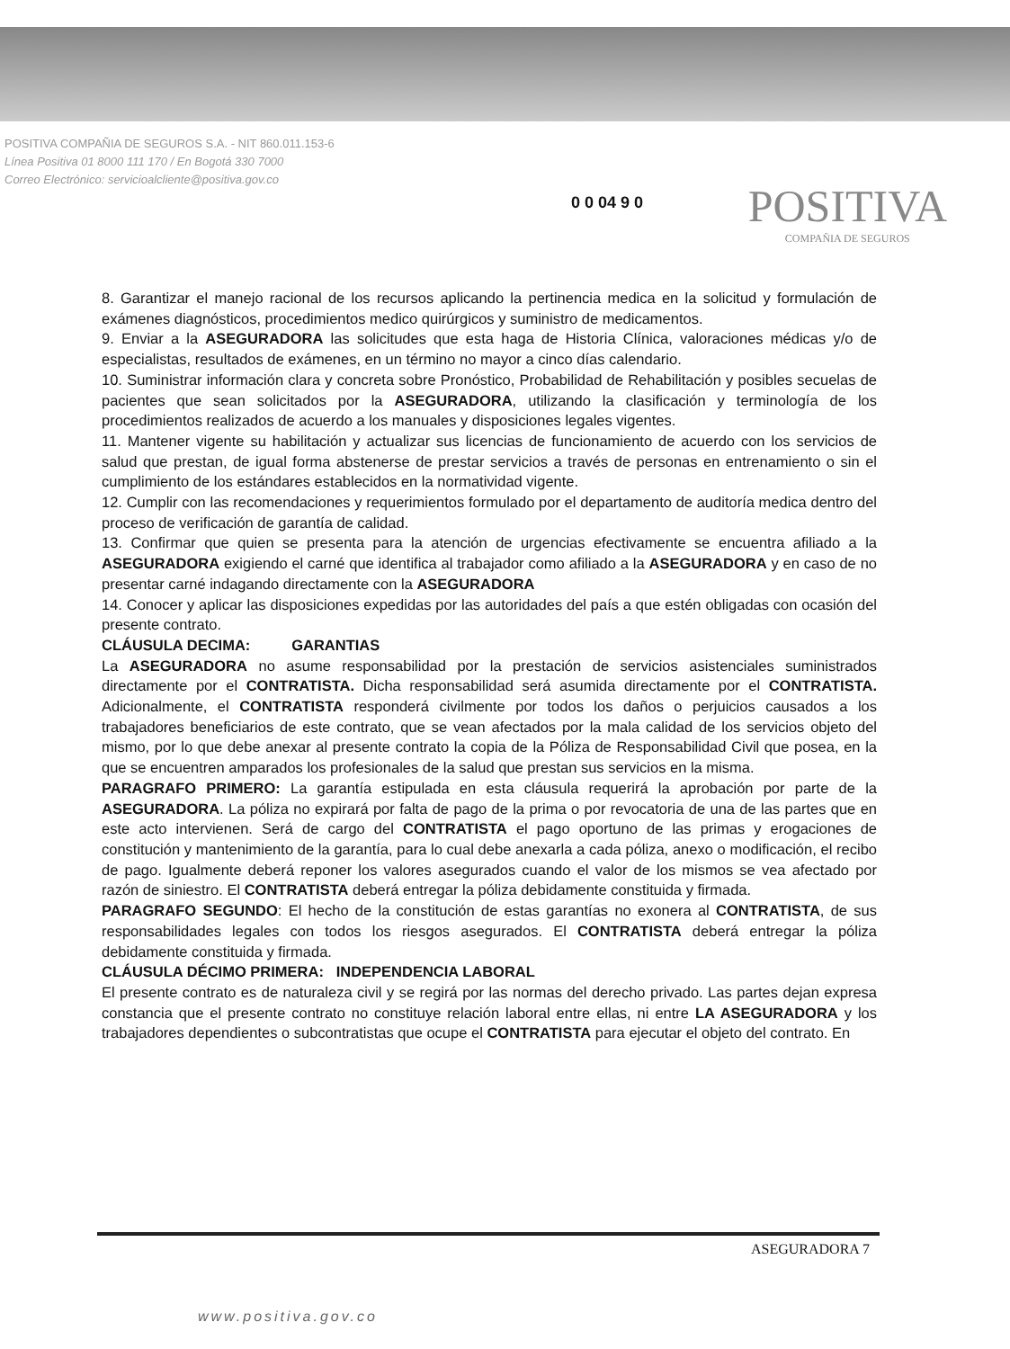POSITIVA COMPAÑIA DE SEGUROS S.A. - NIT 860.011.153-6
Línea Positiva 01 8000 111 170 / En Bogotá 330 7000
Correo Electrónico: servicioalcliente@positiva.gov.co
0 0 04 9 0 POSITIVA
COMPAÑIA DE SEGUROS
8. Garantizar el manejo racional de los recursos aplicando la pertinencia medica en la solicitud y formulación de exámenes diagnósticos, procedimientos medico quirúrgicos y suministro de medicamentos.
9. Enviar a la ASEGURADORA las solicitudes que esta haga de Historia Clínica, valoraciones médicas y/o de especialistas, resultados de exámenes, en un término no mayor a cinco días calendario.
10. Suministrar información clara y concreta sobre Pronóstico, Probabilidad de Rehabilitación y posibles secuelas de pacientes que sean solicitados por la ASEGURADORA, utilizando la clasificación y terminología de los procedimientos realizados de acuerdo a los manuales y disposiciones legales vigentes.
11. Mantener vigente su habilitación y actualizar sus licencias de funcionamiento de acuerdo con los servicios de salud que prestan, de igual forma abstenerse de prestar servicios a través de personas en entrenamiento o sin el cumplimiento de los estándares establecidos en la normatividad vigente.
12. Cumplir con las recomendaciones y requerimientos formulado por el departamento de auditoría medica dentro del proceso de verificación de garantía de calidad.
13. Confirmar que quien se presenta para la atención de urgencias efectivamente se encuentra afiliado a la ASEGURADORA exigiendo el carné que identifica al trabajador como afiliado a la ASEGURADORA y en caso de no presentar carné indagando directamente con la ASEGURADORA
14. Conocer y aplicar las disposiciones expedidas por las autoridades del país a que estén obligadas con ocasión del presente contrato.
CLÁUSULA DECIMA: GARANTIAS
La ASEGURADORA no asume responsabilidad por la prestación de servicios asistenciales suministrados directamente por el CONTRATISTA. Dicha responsabilidad será asumida directamente por el CONTRATISTA. Adicionalmente, el CONTRATISTA responderá civilmente por todos los daños o perjuicios causados a los trabajadores beneficiarios de este contrato, que se vean afectados por la mala calidad de los servicios objeto del mismo, por lo que debe anexar al presente contrato la copia de la Póliza de Responsabilidad Civil que posea, en la que se encuentren amparados los profesionales de la salud que prestan sus servicios en la misma.
PARAGRAFO PRIMERO: La garantía estipulada en esta cláusula requerirá la aprobación por parte de la ASEGURADORA. La póliza no expirará por falta de pago de la prima o por revocatoria de una de las partes que en este acto intervienen. Será de cargo del CONTRATISTA el pago oportuno de las primas y erogaciones de constitución y mantenimiento de la garantía, para lo cual debe anexarla a cada póliza, anexo o modificación, el recibo de pago. Igualmente deberá reponer los valores asegurados cuando el valor de los mismos se vea afectado por razón de siniestro. El CONTRATISTA deberá entregar la póliza debidamente constituida y firmada.
PARAGRAFO SEGUNDO: El hecho de la constitución de estas garantías no exonera al CONTRATISTA, de sus responsabilidades legales con todos los riesgos asegurados. El CONTRATISTA deberá entregar la póliza debidamente constituida y firmada.
CLÁUSULA DÉCIMO PRIMERA: INDEPENDENCIA LABORAL
El presente contrato es de naturaleza civil y se regirá por las normas del derecho privado. Las partes dejan expresa constancia que el presente contrato no constituye relación laboral entre ellas, ni entre LA ASEGURADORA y los trabajadores dependientes o subcontratistas que ocupe el CONTRATISTA para ejecutar el objeto del contrato. En
ASEGURADORA 7
www.positiva.gov.co